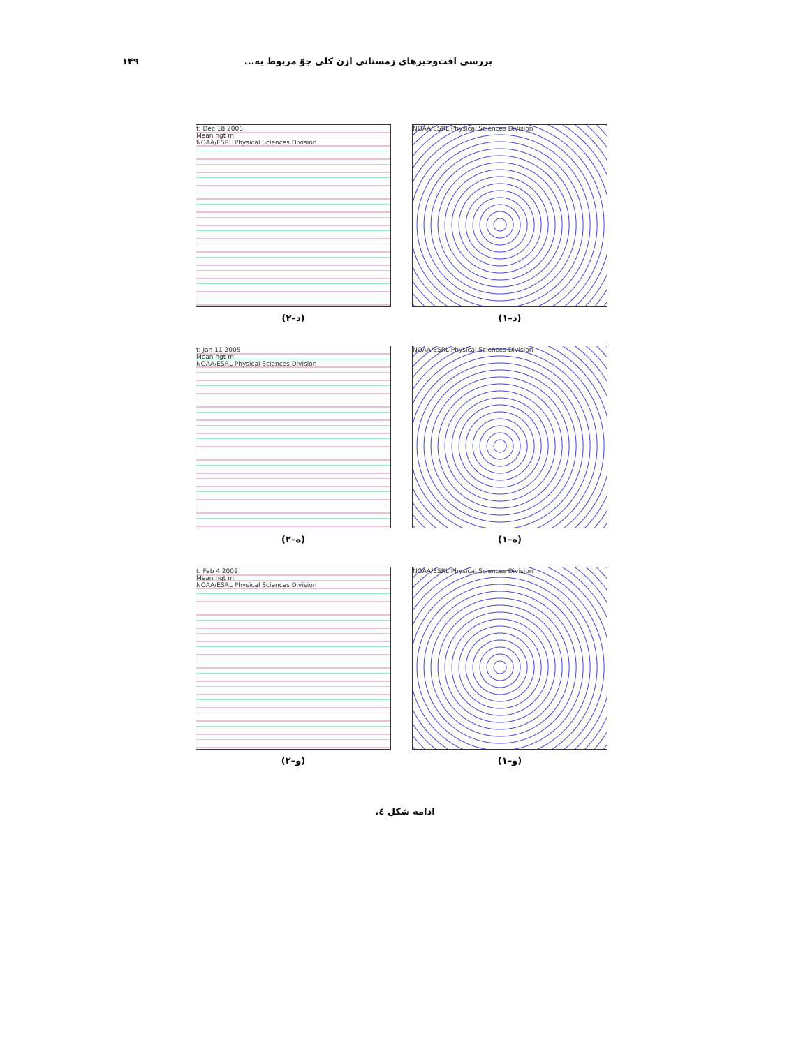۱۴۹ بررسی افت‌وخیزهای زمستانی ازن کلی جوّ مربوط به...
t: Dec 18 2006
Mean hgt m
NOAA/ESRL Physical Sciences Division
(۲–د)
NOAA/ESRL Physical Sciences Division
(۱–د)
t: Jan 11 2005
Mean hgt m
NOAA/ESRL Physical Sciences Division
(۲–ه)
NOAA/ESRL Physical Sciences Division
(۱–ه)
t: Feb 4 2009
Mean hgt m
NOAA/ESRL Physical Sciences Division
(۲–و)
NOAA/ESRL Physical Sciences Division
(۱–و)
ادامه شکل ٤.